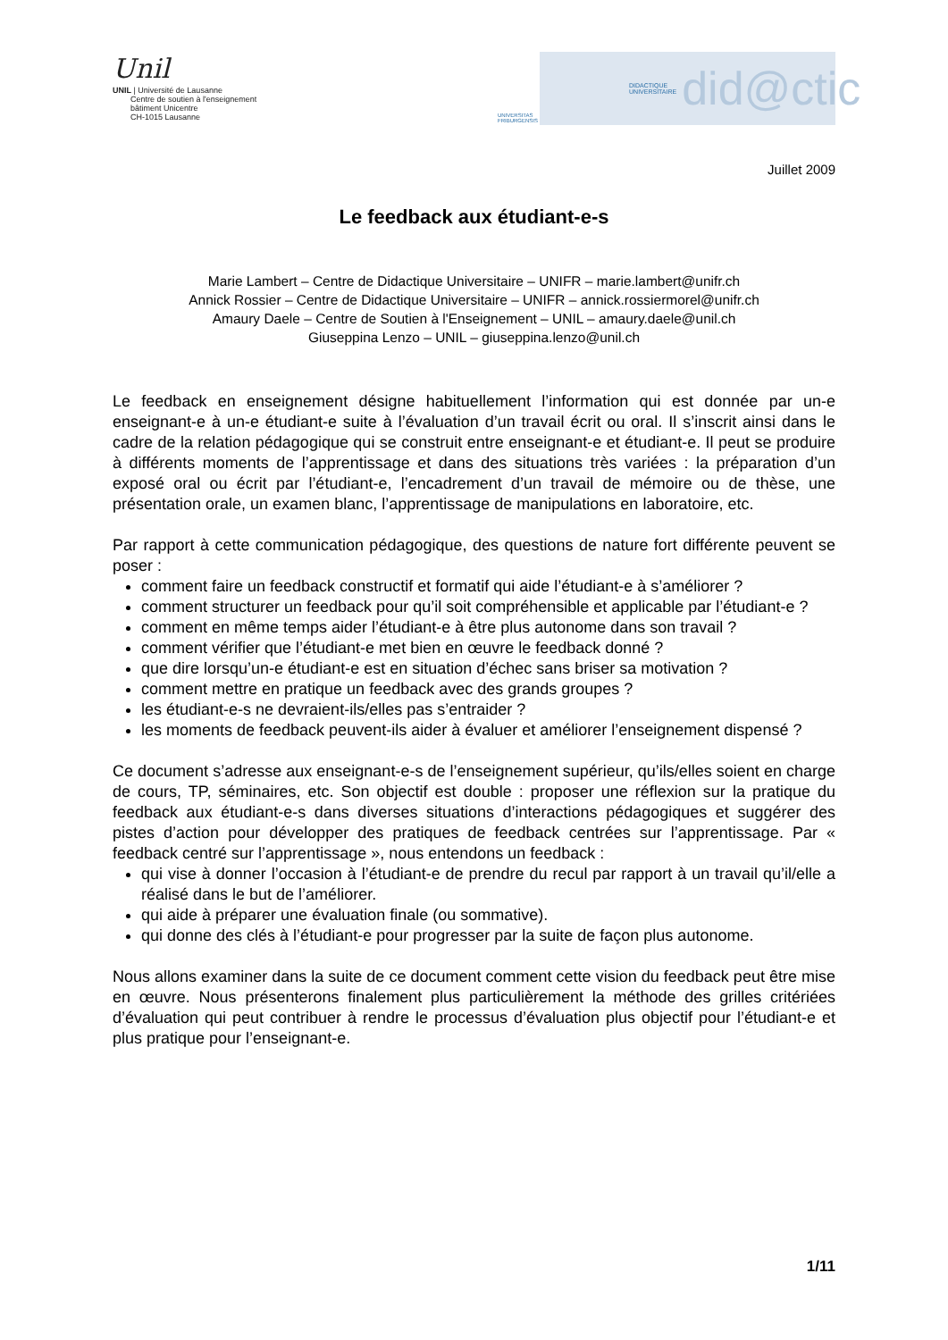Unil
UNIL | Université de Lausanne
Centre de soutien à l'enseignement
bâtiment Unicentre
CH-1015 Lausanne
UNIVERSITAS FRIBURGENSIS
DIDACTIQUE UNIVERSITAIRE did@ctic
Juillet 2009
Le feedback aux étudiant-e-s
Marie Lambert – Centre de Didactique Universitaire – UNIFR – marie.lambert@unifr.ch
Annick Rossier – Centre de Didactique Universitaire – UNIFR – annick.rossiermorel@unifr.ch
Amaury Daele – Centre de Soutien à l'Enseignement – UNIL – amaury.daele@unil.ch
Giuseppina Lenzo – UNIL – giuseppina.lenzo@unil.ch
Le feedback en enseignement désigne habituellement l’information qui est donnée par un-e enseignant-e à un-e étudiant-e suite à l’évaluation d’un travail écrit ou oral. Il s’inscrit ainsi dans le cadre de la relation pédagogique qui se construit entre enseignant-e et étudiant-e. Il peut se produire à différents moments de l’apprentissage et dans des situations très variées : la préparation d’un exposé oral ou écrit par l’étudiant-e, l’encadrement d’un travail de mémoire ou de thèse, une présentation orale, un examen blanc, l’apprentissage de manipulations en laboratoire, etc.
Par rapport à cette communication pédagogique, des questions de nature fort différente peuvent se poser :
comment faire un feedback constructif et formatif qui aide l’étudiant-e à s’améliorer ?
comment structurer un feedback pour qu’il soit compréhensible et applicable par l’étudiant-e ?
comment en même temps aider l’étudiant-e à être plus autonome dans son travail ?
comment vérifier que l’étudiant-e met bien en œuvre le feedback donné ?
que dire lorsqu’un-e étudiant-e est en situation d’échec sans briser sa motivation ?
comment mettre en pratique un feedback avec des grands groupes ?
les étudiant-e-s ne devraient-ils/elles pas s’entraider ?
les moments de feedback peuvent-ils aider à évaluer et améliorer l’enseignement dispensé ?
Ce document s’adresse aux enseignant-e-s de l’enseignement supérieur, qu’ils/elles soient en charge de cours, TP, séminaires, etc. Son objectif est double : proposer une réflexion sur la pratique du feedback aux étudiant-e-s dans diverses situations d’interactions pédagogiques et suggérer des pistes d’action pour développer des pratiques de feedback centrées sur l’apprentissage. Par « feedback centré sur l’apprentissage », nous entendons un feedback :
qui vise à donner l’occasion à l’étudiant-e de prendre du recul par rapport à un travail qu’il/elle a réalisé dans le but de l’améliorer.
qui aide à préparer une évaluation finale (ou sommative).
qui donne des clés à l’étudiant-e pour progresser par la suite de façon plus autonome.
Nous allons examiner dans la suite de ce document comment cette vision du feedback peut être mise en œuvre. Nous présenterons finalement plus particulièrement la méthode des grilles critériées d’évaluation qui peut contribuer à rendre le processus d’évaluation plus objectif pour l’étudiant-e et plus pratique pour l’enseignant-e.
1/11